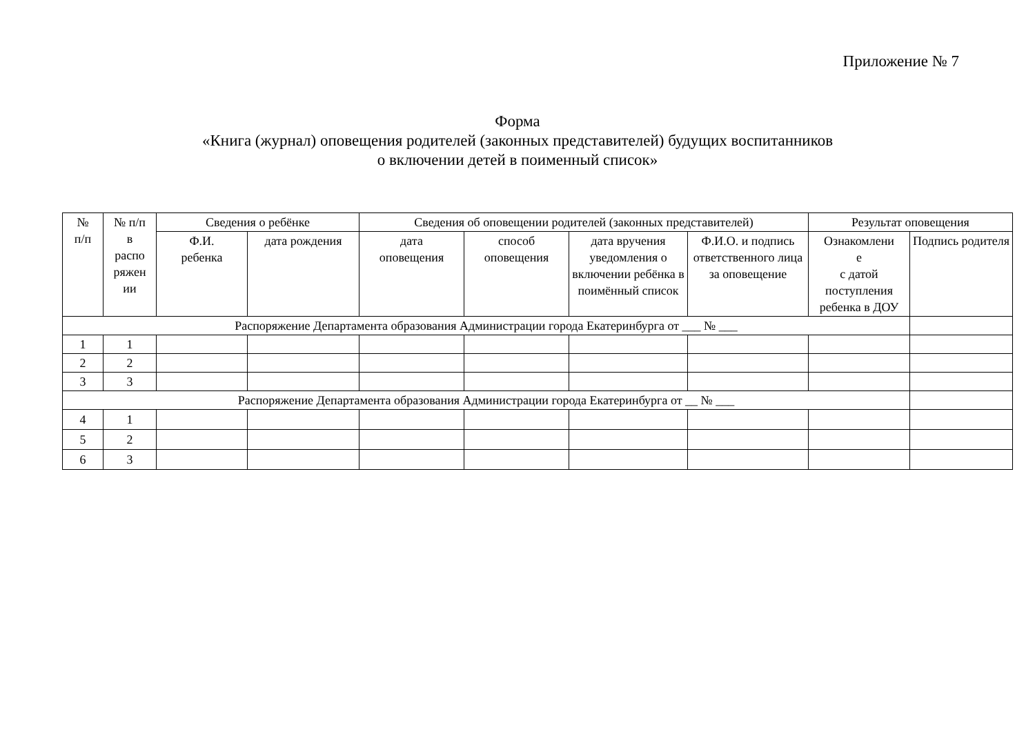Приложение № 7
Форма
«Книга (журнал) оповещения родителей (законных представителей) будущих воспитанников
о включении детей в поименный список»
| № п/п | № п/п в распо ряжен ии | Сведения о ребёнке | | Сведения об оповещении родителей (законных представителей) | | | | Результат оповещения | |
| --- | --- | --- | --- | --- | --- | --- | --- | --- | --- |
| | | Ф.И. ребенка | дата рождения | дата оповещения | способ оповещения | дата вручения уведомления о включении ребёнка в поимённый список | Ф.И.О. и подпись ответственного лица за оповещение | Ознакомлени е с датой поступления ребенка в ДОУ | Подпись родителя |
| Распоряжение Департамента образования Администрации города Екатеринбурга от ___ № ___ | | | | | | | | | |
| 1 | 1 | | | | | | | | |
| 2 | 2 | | | | | | | | |
| 3 | 3 | | | | | | | | |
| Распоряжение Департамента образования Администрации города Екатеринбурга от __ № ___ | | | | | | | | | |
| 4 | 1 | | | | | | | | |
| 5 | 2 | | | | | | | | |
| 6 | 3 | | | | | | | | |